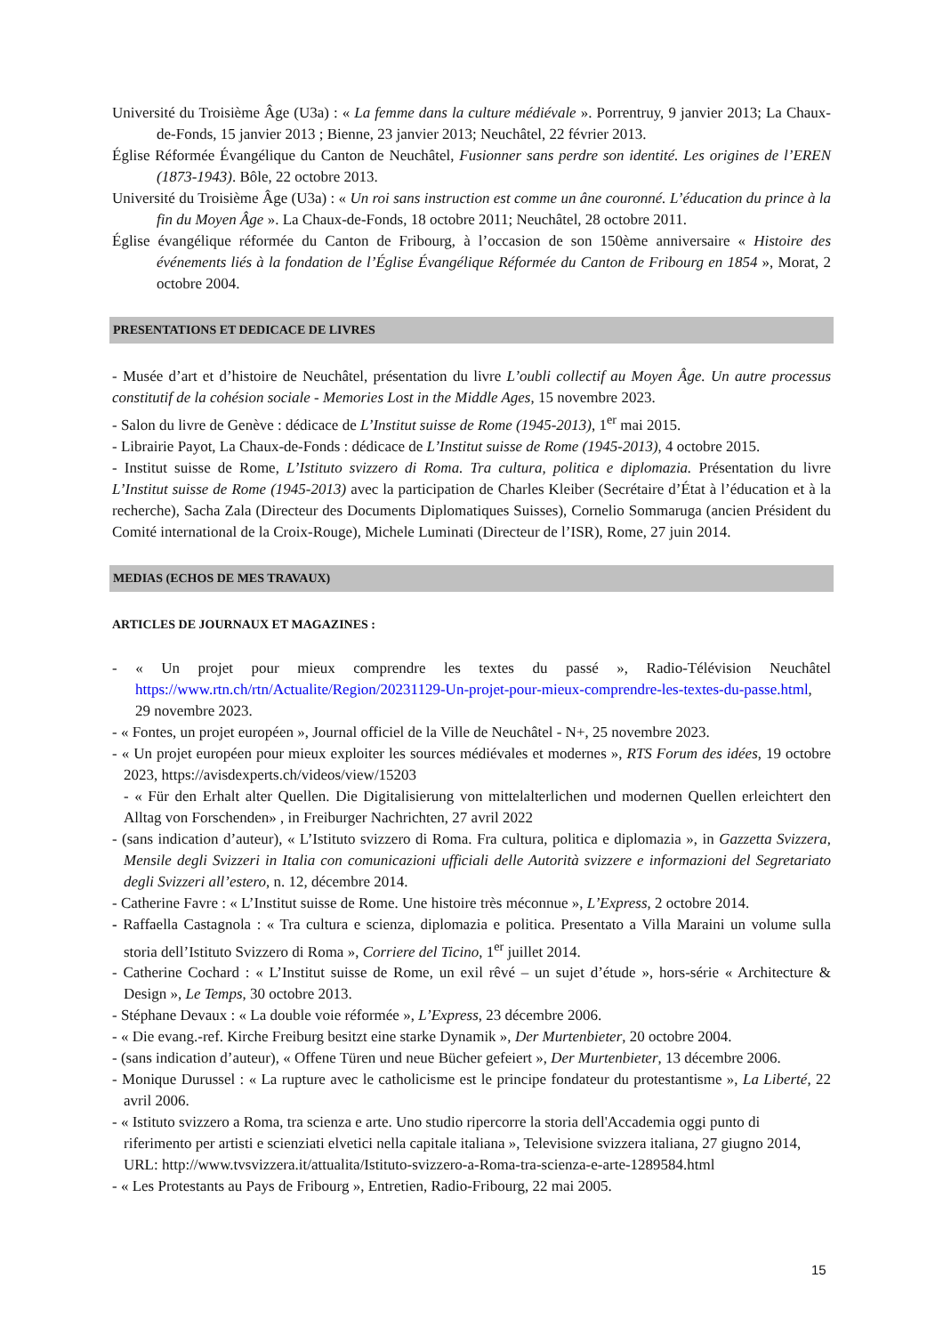Université du Troisième Âge (U3a) : « La femme dans la culture médiévale ». Porrentruy, 9 janvier 2013; La Chaux-de-Fonds, 15 janvier 2013 ; Bienne, 23 janvier 2013; Neuchâtel, 22 février 2013.
Église Réformée Évangélique du Canton de Neuchâtel, Fusionner sans perdre son identité. Les origines de l’EREN (1873-1943). Bôle, 22 octobre 2013.
Université du Troisième Âge (U3a) : « Un roi sans instruction est comme un âne couronné. L’éducation du prince à la fin du Moyen Âge ». La Chaux-de-Fonds, 18 octobre 2011; Neuchâtel, 28 octobre 2011.
Église évangélique réformée du Canton de Fribourg, à l’occasion de son 150ème anniversaire « Histoire des événements liés à la fondation de l’Église Évangélique Réformée du Canton de Fribourg en 1854 », Morat, 2 octobre 2004.
PRESENTATIONS ET DEDICACE DE LIVRES
- Musée d’art et d’histoire de Neuchâtel, présentation du livre L’oubli collectif au Moyen Âge. Un autre processus constitutif de la cohésion sociale - Memories Lost in the Middle Ages, 15 novembre 2023.
- Salon du livre de Genève : dédicace de L’Institut suisse de Rome (1945-2013), 1<sup>er</sup> mai 2015.
- Librairie Payot, La Chaux-de-Fonds : dédicace de L’Institut suisse de Rome (1945-2013), 4 octobre 2015.
- Institut suisse de Rome, L’Istituto svizzero di Roma. Tra cultura, politica e diplomazia. Présentation du livre L’Institut suisse de Rome (1945-2013) avec la participation de Charles Kleiber (Secrétaire d’État à l’éducation et à la recherche), Sacha Zala (Directeur des Documents Diplomatiques Suisses), Cornelio Sommaruga (ancien Président du Comité international de la Croix-Rouge), Michele Luminati (Directeur de l’ISR), Rome, 27 juin 2014.
MEDIAS (ECHOS DE MES TRAVAUX)
ARTICLES DE JOURNAUX ET MAGAZINES :
- « Un projet pour mieux comprendre les textes du passé », Radio-Télévision Neuchâtel https://www.rtn.ch/rtn/Actualite/Region/20231129-Un-projet-pour-mieux-comprendre-les-textes-du-passe.html, 29 novembre 2023.
- « Fontes, un projet européen », Journal officiel de la Ville de Neuchâtel - N+, 25 novembre 2023.
- « Un projet européen pour mieux exploiter les sources médiévales et modernes », RTS Forum des idées, 19 octobre 2023, https://avisdexperts.ch/videos/view/15203
- « Für den Erhalt alter Quellen. Die Digitalisierung von mittelalterlichen und modernen Quellen erleichtert den Alltag von Forschenden» , in Freiburger Nachrichten, 27 avril 2022
- (sans indication d’auteur), « L’Istituto svizzero di Roma. Fra cultura, politica e diplomazia », in Gazzetta Svizzera, Mensile degli Svizzeri in Italia con comunicazioni ufficiali delle Autorità svizzere e informazioni del Segretariato degli Svizzeri all’estero, n. 12, décembre 2014.
- Catherine Favre : « L’Institut suisse de Rome. Une histoire très méconnue », L’Express, 2 octobre 2014.
- Raffaella Castagnola : « Tra cultura e scienza, diplomazia e politica. Presentato a Villa Maraini un volume sulla storia dell’Istituto Svizzero di Roma », Corriere del Ticino, 1<sup>er</sup> juillet 2014.
- Catherine Cochard : « L’Institut suisse de Rome, un exil rêvé – un sujet d’étude », hors-série « Architecture & Design », Le Temps, 30 octobre 2013.
- Stéphane Devaux : « La double voie réformée », L’Express, 23 décembre 2006.
- « Die evang.-ref. Kirche Freiburg besitzt eine starke Dynamik », Der Murtenbieter, 20 octobre 2004.
- (sans indication d’auteur), « Offene Türen und neue Bücher gefeiert », Der Murtenbieter, 13 décembre 2006.
- Monique Durussel : « La rupture avec le catholicisme est le principe fondateur du protestantisme », La Liberté, 22 avril 2006.
- « Istituto svizzero a Roma, tra scienza e arte. Uno studio ripercorre la storia dell'Accademia oggi punto di riferimento per artisti e scienziati elvetici nella capitale italiana », Televisione svizzera italiana, 27 giugno 2014, URL: http://www.tvsvizzera.it/attualita/Istituto-svizzero-a-Roma-tra-scienza-e-arte-1289584.html
- « Les Protestants au Pays de Fribourg », Entretien, Radio-Fribourg, 22 mai 2005.
15